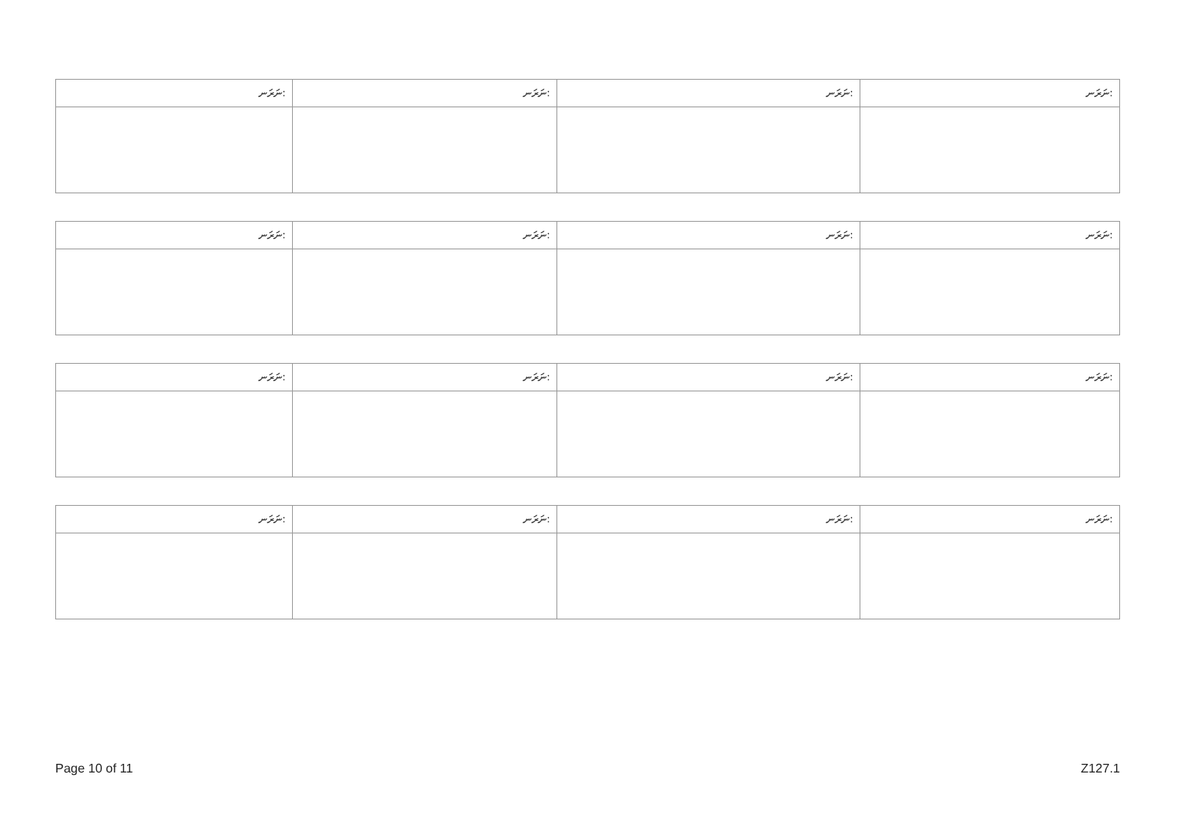| ނަރަނ: | ނަރަނ: | ނަރަނ: | ނަރަނ: |
| ނަރަނ: | ނަރަނ: | ނަރަނ: | ނަރަނ: |
| ނަރަނ: | ނަރަނ: | ނަރަނ: | ނަރަނ: |
| ނަރަނ: | ނަރަނ: | ނަރަނ: | ނަރަނ: |
Page 10 of 11 Z127.1